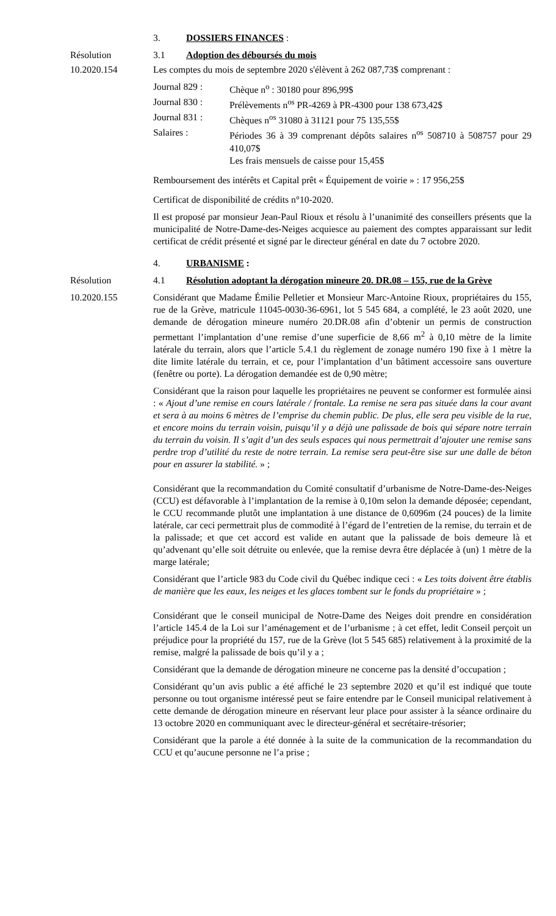3. DOSSIERS FINANCES :
Résolution 3.1 Adoption des déboursés du mois
10.2020.154 Les comptes du mois de septembre 2020 s'élèvent à 262 087,73$ comprenant :
Journal 829 : Chèque n<sup>o</sup> : 30180 pour 896,99$
Journal 830 : Prélèvements n<sup>os</sup> PR-4269 à PR-4300 pour 138 673,42$
Journal 831 : Chèques n<sup>os</sup> 31080 à 31121 pour 75 135,55$
Salaires : Périodes 36 à 39 comprenant dépôts salaires n<sup>os</sup> 508710 à 508757 pour 29 410,07$
Les frais mensuels de caisse pour 15,45$
Remboursement des intérêts et Capital prêt « Équipement de voirie » : 17 956,25$
Certificat de disponibilité de crédits n°10-2020.
Il est proposé par monsieur Jean-Paul Rioux et résolu à l’unanimité des conseillers présents que la municipalité de Notre-Dame-des-Neiges acquiesce au paiement des comptes apparaissant sur ledit certificat de crédit présenté et signé par le directeur général en date du 7 octobre 2020.
4. URBANISME :
Résolution 4.1 Résolution adoptant la dérogation mineure 20. DR.08 – 155, rue de la Grève
10.2020.155 Considérant que Madame Émilie Pelletier et Monsieur Marc-Antoine Rioux, propriétaires du 155, rue de la Grève, matricule 11045-0030-36-6961, lot 5 545 684, a complété, le 23 août 2020, une demande de dérogation mineure numéro 20.DR.08 afin d’obtenir un permis de construction permettant l’implantation d’une remise d’une superficie de 8,66 m<sup>2</sup> à 0,10 mètre de la limite latérale du terrain, alors que l’article 5.4.1 du règlement de zonage numéro 190 fixe à 1 mètre la dite limite latérale du terrain, et ce, pour l’implantation d’un bâtiment accessoire sans ouverture (fenêtre ou porte). La dérogation demandée est de 0,90 mètre;
Considérant que la raison pour laquelle les propriétaires ne peuvent se conformer est formulée ainsi : « Ajout d’une remise en cours latérale / frontale. La remise ne sera pas située dans la cour avant et sera à au moins 6 mètres de l’emprise du chemin public. De plus, elle sera peu visible de la rue, et encore moins du terrain voisin, puisqu’il y a déjà une palissade de bois qui sépare notre terrain du terrain du voisin. Il s’agit d’un des seuls espaces qui nous permettrait d’ajouter une remise sans perdre trop d’utilité du reste de notre terrain. La remise sera peut-être sise sur une dalle de béton pour en assurer la stabilité. » ;
Considérant que la recommandation du Comité consultatif d’urbanisme de Notre-Dame-des-Neiges (CCU) est défavorable à l’implantation de la remise à 0,10m selon la demande déposée; cependant, le CCU recommande plutôt une implantation à une distance de 0,6096m (24 pouces) de la limite latérale, car ceci permettrait plus de commodité à l’égard de l’entretien de la remise, du terrain et de la palissade; et que cet accord est valide en autant que la palissade de bois demeure là et qu’advenant qu’elle soit détruite ou enlevée, que la remise devra être déplacée à (un) 1 mètre de la marge latérale;
Considérant que l’article 983 du Code civil du Québec indique ceci : « Les toits doivent être établis de manière que les eaux, les neiges et les glaces tombent sur le fonds du propriétaire » ;
Considérant que le conseil municipal de Notre-Dame des Neiges doit prendre en considération l’article 145.4 de la Loi sur l’aménagement et de l’urbanisme ; à cet effet, ledit Conseil perçoit un préjudice pour la propriété du 157, rue de la Grève (lot 5 545 685) relativement à la proximité de la remise, malgré la palissade de bois qu’il y a ;
Considérant que la demande de dérogation mineure ne concerne pas la densité d’occupation ;
Considérant qu’un avis public a été affiché le 23 septembre 2020 et qu’il est indiqué que toute personne ou tout organisme intéressé peut se faire entendre par le Conseil municipal relativement à cette demande de dérogation mineure en réservant leur place pour assister à la séance ordinaire du 13 octobre 2020 en communiquant avec le directeur-général et secrétaire-trésorier;
Considérant que la parole a été donnée à la suite de la communication de la recommandation du CCU et qu’aucune personne ne l’a prise ;